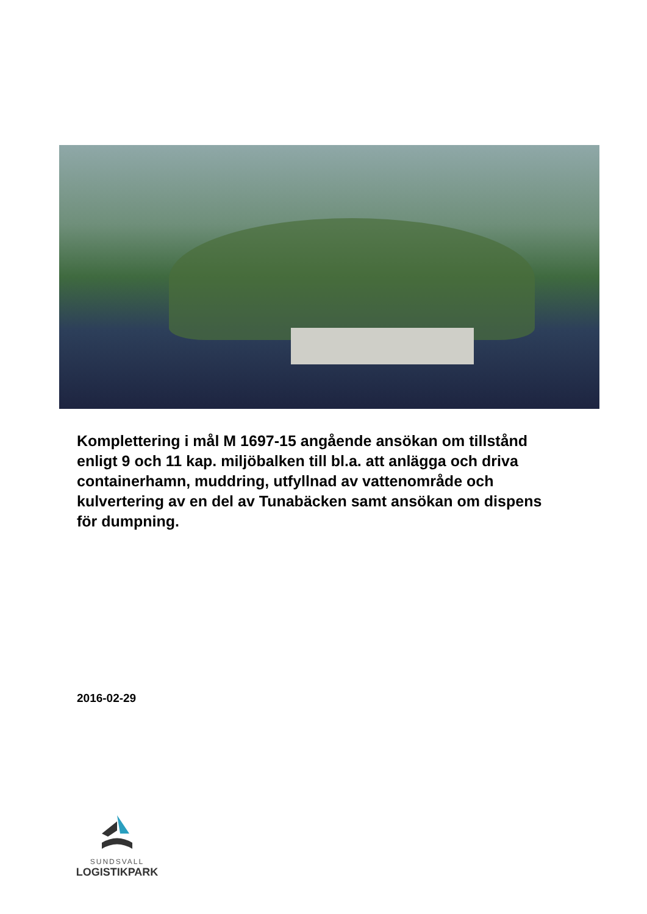Komplettering i mål M 1697-15 angående ansökan om tillstånd enligt 9 och 11 kap. miljöbalken till bl.a. att anlägga och driva containerhamn, muddring, utfyllnad av vattenområde och kulvertering av en del av Tunabäcken samt ansökan om dispens för dumpning.
2016-02-29
SUNDSVALL
LOGISTIKPARK